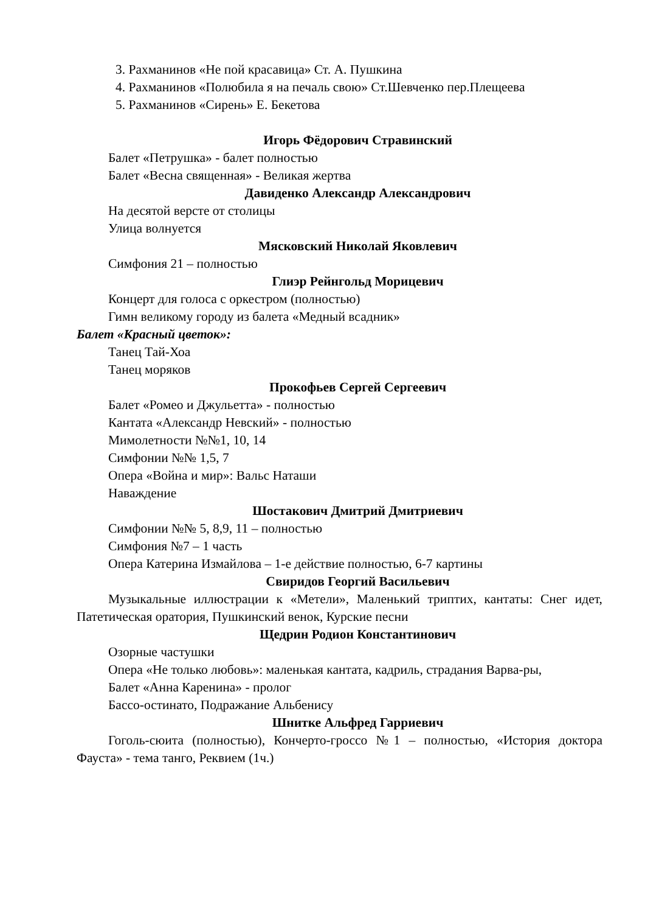3. Рахманинов «Не пой красавица» Ст. А. Пушкина
4. Рахманинов «Полюбила я на печаль свою» Ст.Шевченко пер.Плещеева
5. Рахманинов «Сирень» Е. Бекетова
Игорь Фёдорович Стравинский
Балет «Петрушка» - балет полностью
Балет «Весна священная» - Великая жертва
Давиденко Александр Александрович
На десятой версте от столицы
Улица волнуется
Мясковский Николай Яковлевич
Симфония 21 – полностью
Глиэр Рейнгольд Морицевич
Концерт для голоса с оркестром (полностью)
Гимн великому городу из балета «Медный всадник»
Балет «Красный цветок»:
Танец Тай-Хоа
Танец моряков
Прокофьев Сергей Сергеевич
Балет «Ромео и Джульетта» - полностью
Кантата «Александр Невский» - полностью
Мимолетности №№1, 10, 14
Симфонии №№ 1,5, 7
Опера «Война и мир»: Вальс Наташи
Наваждение
Шостакович Дмитрий Дмитриевич
Симфонии №№ 5, 8,9, 11 – полностью
Симфония №7 – 1 часть
Опера Катерина Измайлова – 1-е действие полностью, 6-7 картины
Свиридов Георгий Васильевич
Музыкальные иллюстрации к «Метели», Маленький триптих, кантаты: Снег идет, Патетическая оратория, Пушкинский венок, Курские песни
Щедрин Родион Константинович
Озорные частушки
Опера «Не только любовь»: маленькая кантата, кадриль, страдания Варва-ры,
Балет «Анна Каренина» - пролог
Бассо-остинато, Подражание Альбенису
Шнитке Альфред Гарриевич
Гоголь-сюита (полностью), Кончерто-гроссо №1 – полностью, «История доктора Фауста» - тема танго, Реквием (1ч.)